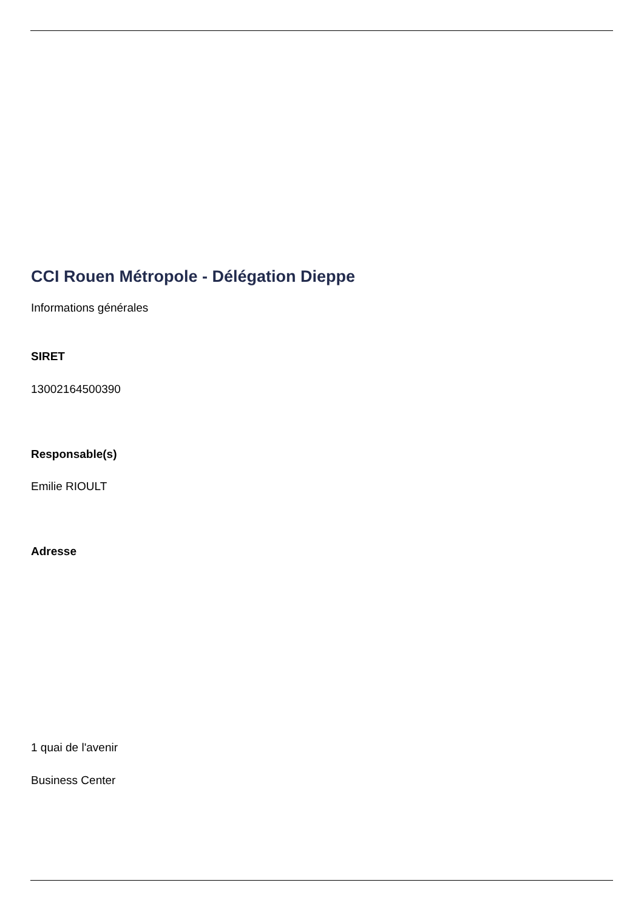CCI Rouen Métropole - Délégation Dieppe
Informations générales
SIRET
13002164500390
Responsable(s)
Emilie RIOULT
Adresse
1 quai de l'avenir
Business Center